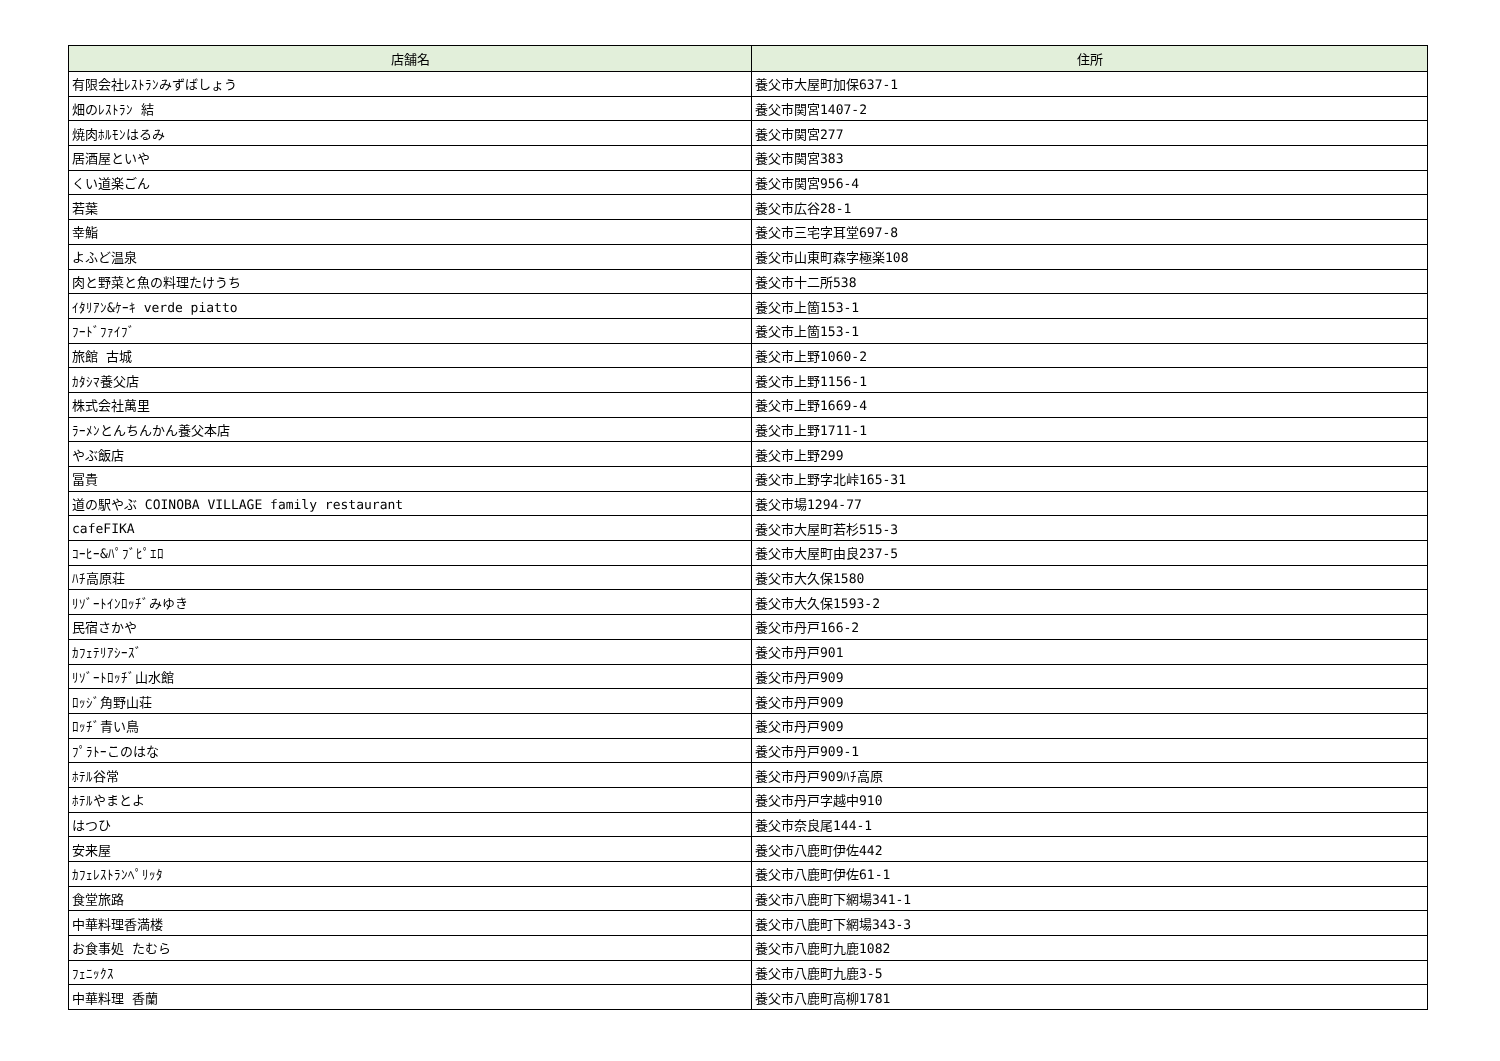| 店舗名 | 住所 |
| --- | --- |
| 有限会社ﾚｽﾄﾗﾝみずばしょう | 養父市大屋町加保637-1 |
| 畑のﾚｽﾄﾗﾝ 結 | 養父市関宮1407-2 |
| 焼肉ﾎﾙﾓﾝはるみ | 養父市関宮277 |
| 居酒屋といや | 養父市関宮383 |
| くい道楽ごん | 養父市関宮956-4 |
| 若葉 | 養父市広谷28-1 |
| 幸鮨 | 養父市三宅字耳堂697-8 |
| よふど温泉 | 養父市山東町森字極楽108 |
| 肉と野菜と魚の料理たけうち | 養父市十二所538 |
| ｲﾀﾘｱﾝ&ｹｰｷ verde piatto | 養父市上箇153-1 |
| ﾌｰﾄﾞﾌｧｲﾌﾞ | 養父市上箇153-1 |
| 旅館 古城 | 養父市上野1060-2 |
| ｶﾀｼﾏ養父店 | 養父市上野1156-1 |
| 株式会社萬里 | 養父市上野1669-4 |
| ﾗｰﾒﾝとんちんかん養父本店 | 養父市上野1711-1 |
| やぶ飯店 | 養父市上野299 |
| 冨貴 | 養父市上野字北峠165-31 |
| 道の駅やぶ COINOBA VILLAGE family restaurant | 養父市場1294-77 |
| cafeFIKA | 養父市大屋町若杉515-3 |
| ｺｰﾋｰ&ﾊﾟﾌﾞﾋﾟｴﾛ | 養父市大屋町由良237-5 |
| ﾊﾁ高原荘 | 養父市大久保1580 |
| ﾘｿﾞｰﾄｲﾝﾛｯﾁﾞみゆき | 養父市大久保1593-2 |
| 民宿さかや | 養父市丹戸166-2 |
| ｶﾌｪﾃﾘｱｼｰｽﾞ | 養父市丹戸901 |
| ﾘｿﾞｰﾄﾛｯﾁﾞ山水館 | 養父市丹戸909 |
| ﾛｯｼﾞ角野山荘 | 養父市丹戸909 |
| ﾛｯﾁﾞ青い鳥 | 養父市丹戸909 |
| ﾌﾟﾗﾄｰこのはな | 養父市丹戸909-1 |
| ﾎﾃﾙ谷常 | 養父市丹戸909ﾊﾁ高原 |
| ﾎﾃﾙやまとよ | 養父市丹戸字越中910 |
| はつひ | 養父市奈良尾144-1 |
| 安来屋 | 養父市八鹿町伊佐442 |
| ｶﾌｪﾚｽﾄﾗﾝﾍﾟﾘｯﾀ | 養父市八鹿町伊佐61-1 |
| 食堂旅路 | 養父市八鹿町下網場341-1 |
| 中華料理香満楼 | 養父市八鹿町下網場343-3 |
| お食事処 たむら | 養父市八鹿町九鹿1082 |
| ﾌｪﾆｯｸｽ | 養父市八鹿町九鹿3-5 |
| 中華料理 香蘭 | 養父市八鹿町高柳1781 |